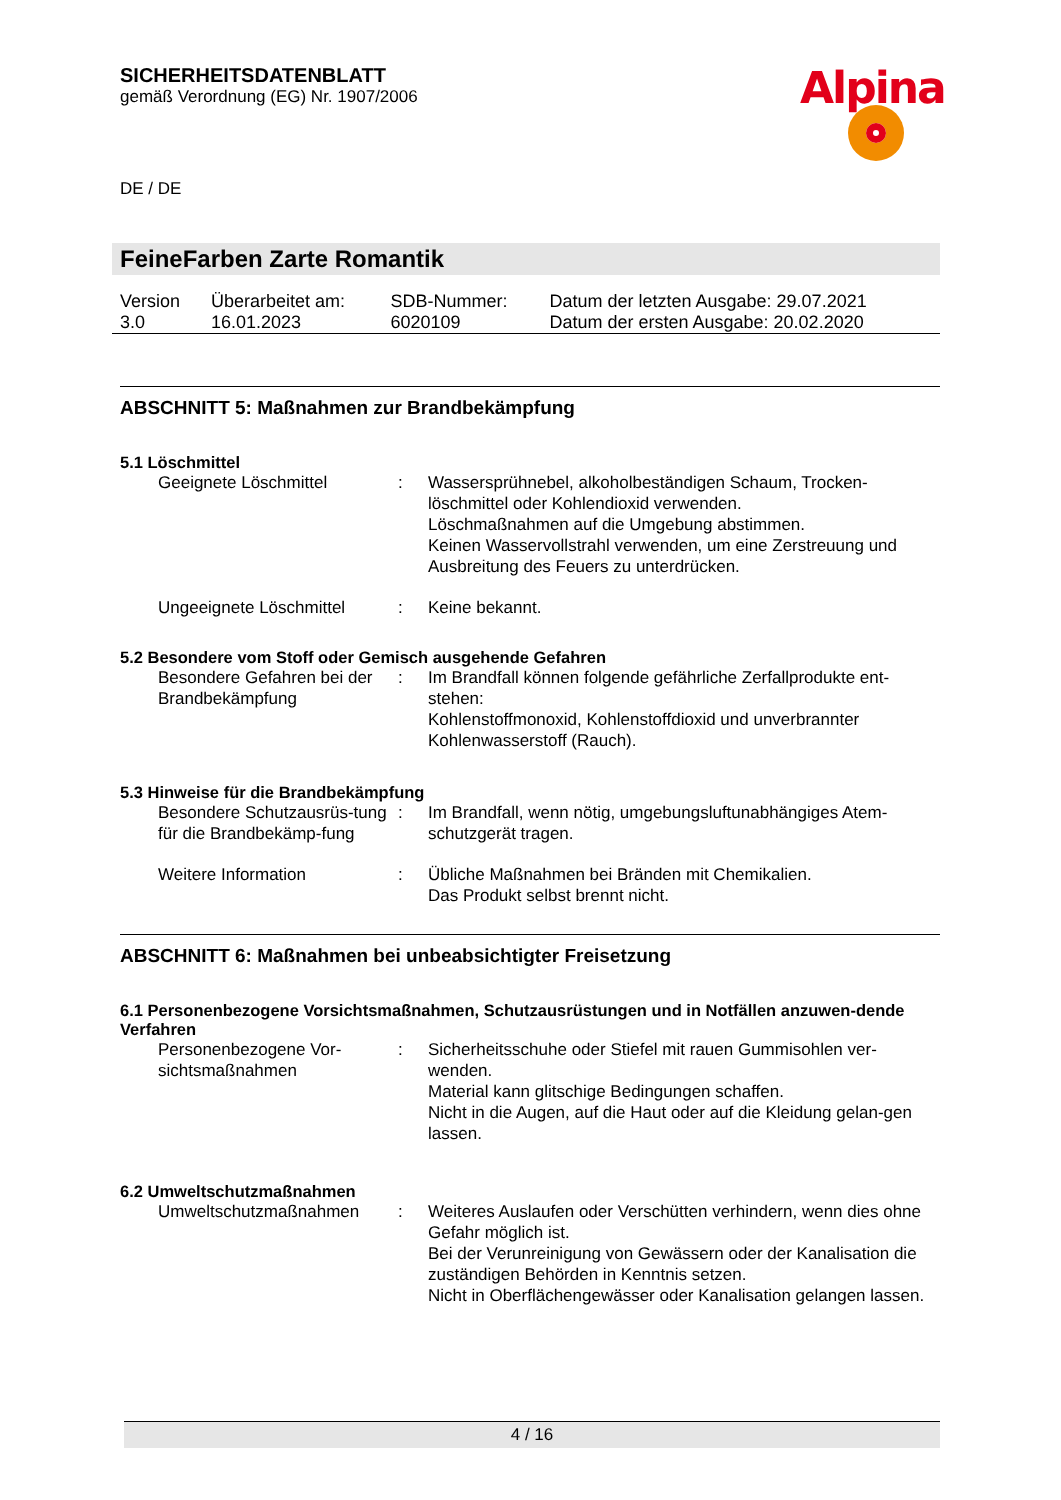SICHERHEITSDATENBLATT
gemäß Verordnung (EG) Nr. 1907/2006
DE / DE
FeineFarben Zarte Romantik
| Version 3.0 | Überarbeitet am: 16.01.2023 | SDB-Nummer: 6020109 | Datum der letzten Ausgabe: 29.07.2021 Datum der ersten Ausgabe: 20.02.2020 |
ABSCHNITT 5: Maßnahmen zur Brandbekämpfung
5.1 Löschmittel
| Geeignete Löschmittel | : | Wassersprühnebel, alkoholbeständigen Schaum, Trocken-löschmittel oder Kohlendioxid verwenden. Löschmaßnahmen auf die Umgebung abstimmen. Keinen Wasservollstrahl verwenden, um eine Zerstreuung und Ausbreitung des Feuers zu unterdrücken. |
| Ungeeignete Löschmittel | : | Keine bekannt. |
5.2 Besondere vom Stoff oder Gemisch ausgehende Gefahren
| Besondere Gefahren bei der Brandbekämpfung | : | Im Brandfall können folgende gefährliche Zerfallprodukte ent-stehen: Kohlenstoffmonoxid, Kohlenstoffdioxid und unverbrannter Kohlenwasserstoff (Rauch). |
5.3 Hinweise für die Brandbekämpfung
| Besondere Schutzausrüs-tung für die Brandbekämp-fung | : | Im Brandfall, wenn nötig, umgebungsluftunabhängiges Atem-schutzgerät tragen. |
| Weitere Information | : | Übliche Maßnahmen bei Bränden mit Chemikalien. Das Produkt selbst brennt nicht. |
ABSCHNITT 6: Maßnahmen bei unbeabsichtigter Freisetzung
6.1 Personenbezogene Vorsichtsmaßnahmen, Schutzausrüstungen und in Notfällen anzuwen-dende Verfahren
| Personenbezogene Vor-sichtsmaßnahmen | : | Sicherheitsschuhe oder Stiefel mit rauen Gummisohlen ver-wenden. Material kann glitschige Bedingungen schaffen. Nicht in die Augen, auf die Haut oder auf die Kleidung gelan-gen lassen. |
6.2 Umweltschutzmaßnahmen
| Umweltschutzmaßnahmen | : | Weiteres Auslaufen oder Verschütten verhindern, wenn dies ohne Gefahr möglich ist. Bei der Verunreinigung von Gewässern oder der Kanalisation die zuständigen Behörden in Kenntnis setzen. Nicht in Oberflächengewässer oder Kanalisation gelangen lassen. |
Alpina
4 / 16